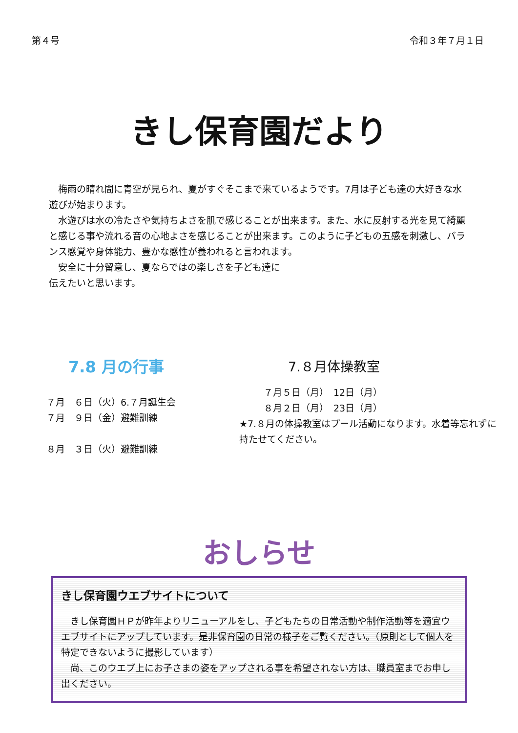第４号 令和３年７月１日
きし保育園だより
　梅雨の晴れ間に青空が見られ、夏がすぐそこまで来ているようです。7月は子ども達の大好きな水遊びが始まります。
　水遊びは水の冷たさや気持ちよさを肌で感じることが出来ます。また、水に反射する光を見て綺麗と感じる事や流れる音の心地よさを感じることが出来ます。このように子どもの五感を刺激し、バランス感覚や身体能力、豊かな感性が養われると言われます。
　安全に十分留意し、夏ならではの楽しさを子ども達に
伝えたいと思います。
7.8 月の行事
７月　６日（火）6.７月誕生会
７月　９日（金）避難訓練
８月　３日（火）避難訓練
7.８月体操教室
７月５日（月）　12日（月）
８月２日（月）　23日（月）
★7.８月の体操教室はプール活動になります。水着等忘れずに
持たせてください。
おしらせ
きし保育園ウエブサイトについて
　きし保育園ＨＰが昨年よりリニューアルをし、子どもたちの日常活動や制作活動等を適宜ウエブサイトにアップしています。是非保育園の日常の様子をご覧ください。（原則として個人を特定できないように撮影しています）
　尚、このウエブ上にお子さまの姿をアップされる事を希望されない方は、職員室までお申し出ください。